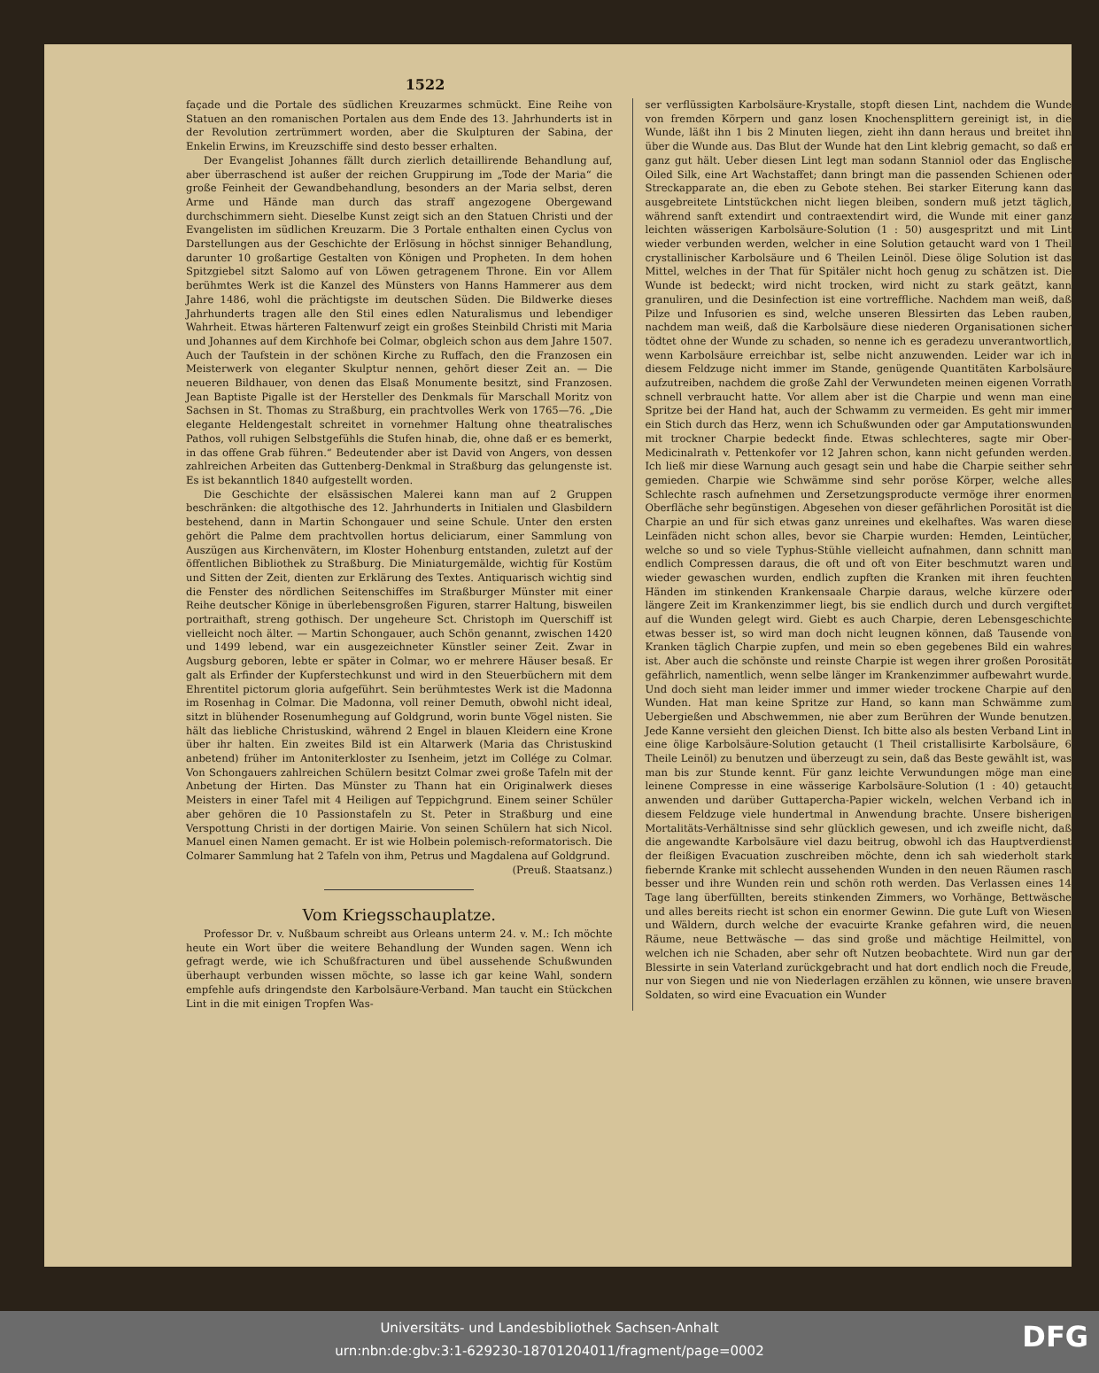1522
façade und die Portale des südlichen Kreuzarmes schmückt. Eine Reihe von Statuen an den romanischen Portalen aus dem Ende des 13. Jahrhunderts ist in der Revolution zertrümmert worden, aber die Skulpturen der Sabina, der Enkelin Erwins, im Kreuzschiffe sind desto besser erhalten.
Der Evangelist Johannes fällt durch zierlich detaillirende Behandlung auf, aber überraschend ist außer der reichen Gruppirung im „Tode der Maria“ die große Feinheit der Gewandbehandlung, besonders an der Maria selbst, deren Arme und Hände man durch das straff angezogene Obergewand durchschimmern sieht. Dieselbe Kunst zeigt sich an den Statuen Christi und der Evangelisten im südlichen Kreuzarm. Die 3 Portale enthalten einen Cyclus von Darstellungen aus der Geschichte der Erlösung in höchst sinniger Behandlung, darunter 10 großartige Gestalten von Königen und Propheten. In dem hohen Spitzgiebel sitzt Salomo auf von Löwen getragenem Throne. Ein vor Allem berühmtes Werk ist die Kanzel des Münsters von Hanns Hammerer aus dem Jahre 1486, wohl die prächtigste im deutschen Süden. Die Bildwerke dieses Jahrhunderts tragen alle den Stil eines edlen Naturalismus und lebendiger Wahrheit. Etwas härteren Faltenwurf zeigt ein großes Steinbild Christi mit Maria und Johannes auf dem Kirchhofe bei Colmar, obgleich schon aus dem Jahre 1507. Auch der Taufstein in der schönen Kirche zu Ruffach, den die Franzosen ein Meisterwerk von eleganter Skulptur nennen, gehört dieser Zeit an. — Die neueren Bildhauer, von denen das Elsaß Monumente besitzt, sind Franzosen. Jean Baptiste Pigalle ist der Hersteller des Denkmals für Marschall Moritz von Sachsen in St. Thomas zu Straßburg, ein prachtvolles Werk von 1765—76. „Die elegante Heldengestalt schreitet in vornehmer Haltung ohne theatralisches Pathos, voll ruhigen Selbstgefühls die Stufen hinab, die, ohne daß er es bemerkt, in das offene Grab führen.“ Bedeutender aber ist David von Angers, von dessen zahlreichen Arbeiten das Guttenberg-Denkmal in Straßburg das gelungenste ist. Es ist bekanntlich 1840 aufgestellt worden.
Die Geschichte der elsässischen Malerei kann man auf 2 Gruppen beschränken: die altgothische des 12. Jahrhunderts in Initialen und Glasbildern bestehend, dann in Martin Schongauer und seine Schule. Unter den ersten gehört die Palme dem prachtvollen hortus deliciarum, einer Sammlung von Auszügen aus Kirchenvätern, im Kloster Hohenburg entstanden, zuletzt auf der öffentlichen Bibliothek zu Straßburg. Die Miniaturgemälde, wichtig für Kostüm und Sitten der Zeit, dienten zur Erklärung des Textes. Antiquarisch wichtig sind die Fenster des nördlichen Seitenschiffes im Straßburger Münster mit einer Reihe deutscher Könige in überlebensgroßen Figuren, starrer Haltung, bisweilen portraithaft, streng gothisch. Der ungeheure Sct. Christoph im Querschiff ist vielleicht noch älter. — Martin Schongauer, auch Schön genannt, zwischen 1420 und 1499 lebend, war ein ausgezeichneter Künstler seiner Zeit. Zwar in Augsburg geboren, lebte er später in Colmar, wo er mehrere Häuser besaß. Er galt als Erfinder der Kupferstechkunst und wird in den Steuerbüchern mit dem Ehrentitel pictorum gloria aufgeführt. Sein berühmtestes Werk ist die Madonna im Rosenhag in Colmar. Die Madonna, voll reiner Demuth, obwohl nicht ideal, sitzt in blühender Rosenumhegung auf Goldgrund, worin bunte Vögel nisten. Sie hält das liebliche Christuskind, während 2 Engel in blauen Kleidern eine Krone über ihr halten. Ein zweites Bild ist ein Altarwerk (Maria das Christuskind anbetend) früher im Antoniterkloster zu Isenheim, jetzt im Collége zu Colmar. Von Schongauers zahlreichen Schülern besitzt Colmar zwei große Tafeln mit der Anbetung der Hirten. Das Münster zu Thann hat ein Originalwerk dieses Meisters in einer Tafel mit 4 Heiligen auf Teppichgrund. Einem seiner Schüler aber gehören die 10 Passionstafeln zu St. Peter in Straßburg und eine Verspottung Christi in der dortigen Mairie. Von seinen Schülern hat sich Nicol. Manuel einen Namen gemacht. Er ist wie Holbein polemisch-reformatorisch. Die Colmarer Sammlung hat 2 Tafeln von ihm, Petrus und Magdalena auf Goldgrund.
(Preuß. Staatsanz.)
Vom Kriegsschauplatze.
Professor Dr. v. Nußbaum schreibt aus Orleans unterm 24. v. M.: Ich möchte heute ein Wort über die weitere Behandlung der Wunden sagen. Wenn ich gefragt werde, wie ich Schußfracturen und übel aussehende Schußwunden überhaupt verbunden wissen möchte, so lasse ich gar keine Wahl, sondern empfehle aufs dringendste den Karbolsäure-Verband. Man taucht ein Stückchen Lint in die mit einigen Tropfen Was-
ser verflüssigten Karbolsäure-Krystalle, stopft diesen Lint, nachdem die Wunde von fremden Körpern und ganz losen Knochensplittern gereinigt ist, in die Wunde, läßt ihn 1 bis 2 Minuten liegen, zieht ihn dann heraus und breitet ihn über die Wunde aus. Das Blut der Wunde hat den Lint klebrig gemacht, so daß er ganz gut hält. Ueber diesen Lint legt man sodann Stanniol oder das Englische Oiled Silk, eine Art Wachstaffet; dann bringt man die passenden Schienen oder Streckapparate an, die eben zu Gebote stehen. Bei starker Eiterung kann das ausgebreitete Lintstückchen nicht liegen bleiben, sondern muß jetzt täglich, während sanft extendirt und contraextendirt wird, die Wunde mit einer ganz leichten wässerigen Karbolsäure-Solution (1 : 50) ausgespritzt und mit Lint wieder verbunden werden, welcher in eine Solution getaucht ward von 1 Theil crystallinischer Karbolsäure und 6 Theilen Leinöl. Diese ölige Solution ist das Mittel, welches in der That für Spitäler nicht hoch genug zu schätzen ist. Die Wunde ist bedeckt; wird nicht trocken, wird nicht zu stark geätzt, kann granuliren, und die Desinfection ist eine vortreffliche. Nachdem man weiß, daß Pilze und Infusorien es sind, welche unseren Blessirten das Leben rauben, nachdem man weiß, daß die Karbolsäure diese niederen Organisationen sicher tödtet ohne der Wunde zu schaden, so nenne ich es geradezu unverantwortlich, wenn Karbolsäure erreichbar ist, selbe nicht anzuwenden. Leider war ich in diesem Feldzuge nicht immer im Stande, genügende Quantitäten Karbolsäure aufzutreiben, nachdem die große Zahl der Verwundeten meinen eigenen Vorrath schnell verbraucht hatte. Vor allem aber ist die Charpie und wenn man eine Spritze bei der Hand hat, auch der Schwamm zu vermeiden. Es geht mir immer ein Stich durch das Herz, wenn ich Schußwunden oder gar Amputationswunden mit trockner Charpie bedeckt finde. Etwas schlechteres, sagte mir Ober-Medicinalrath v. Pettenkofer vor 12 Jahren schon, kann nicht gefunden werden. Ich ließ mir diese Warnung auch gesagt sein und habe die Charpie seither sehr gemieden. Charpie wie Schwämme sind sehr poröse Körper, welche alles Schlechte rasch aufnehmen und Zersetzungsproducte vermöge ihrer enormen Oberfläche sehr begünstigen. Abgesehen von dieser gefährlichen Porosität ist die Charpie an und für sich etwas ganz unreines und ekelhaftes. Was waren diese Leinfäden nicht schon alles, bevor sie Charpie wurden: Hemden, Leintücher, welche so und so viele Typhus-Stühle vielleicht aufnahmen, dann schnitt man endlich Compressen daraus, die oft und oft von Eiter beschmutzt waren und wieder gewaschen wurden, endlich zupften die Kranken mit ihren feuchten Händen im stinkenden Krankensaale Charpie daraus, welche kürzere oder längere Zeit im Krankenzimmer liegt, bis sie endlich durch und durch vergiftet auf die Wunden gelegt wird. Giebt es auch Charpie, deren Lebensgeschichte etwas besser ist, so wird man doch nicht leugnen können, daß Tausende von Kranken täglich Charpie zupfen, und mein so eben gegebenes Bild ein wahres ist. Aber auch die schönste und reinste Charpie ist wegen ihrer großen Porosität gefährlich, namentlich, wenn selbe länger im Krankenzimmer aufbewahrt wurde. Und doch sieht man leider immer und immer wieder trockene Charpie auf den Wunden. Hat man keine Spritze zur Hand, so kann man Schwämme zum Uebergießen und Abschwemmen, nie aber zum Berühren der Wunde benutzen. Jede Kanne versieht den gleichen Dienst. Ich bitte also als besten Verband Lint in eine ölige Karbolsäure-Solution getaucht (1 Theil cristallisirte Karbolsäure, 6 Theile Leinöl) zu benutzen und überzeugt zu sein, daß das Beste gewählt ist, was man bis zur Stunde kennt. Für ganz leichte Verwundungen möge man eine leinene Compresse in eine wässerige Karbolsäure-Solution (1 : 40) getaucht anwenden und darüber Guttapercha-Papier wickeln, welchen Verband ich in diesem Feldzuge viele hundertmal in Anwendung brachte. Unsere bisherigen Mortalitäts-Verhältnisse sind sehr glücklich gewesen, und ich zweifle nicht, daß die angewandte Karbolsäure viel dazu beitrug, obwohl ich das Hauptverdienst der fleißigen Evacuation zuschreiben möchte, denn ich sah wiederholt stark fiebernde Kranke mit schlecht aussehenden Wunden in den neuen Räumen rasch besser und ihre Wunden rein und schön roth werden. Das Verlassen eines 14 Tage lang überfüllten, bereits stinkenden Zimmers, wo Vorhänge, Bettwäsche und alles bereits riecht ist schon ein enormer Gewinn. Die gute Luft von Wiesen und Wäldern, durch welche der evacuirte Kranke gefahren wird, die neuen Räume, neue Bettwäsche — das sind große und mächtige Heilmittel, von welchen ich nie Schaden, aber sehr oft Nutzen beobachtete. Wird nun gar der Blessirte in sein Vaterland zurückgebracht und hat dort endlich noch die Freude, nur von Siegen und nie von Niederlagen erzählen zu können, wie unsere braven Soldaten, so wird eine Evacuation ein Wunder
Universitäts- und Landesbibliothek Sachsen-Anhalt
urn:nbn:de:gbv:3:1-629230-18701204011/fragment/page=0002
DFG